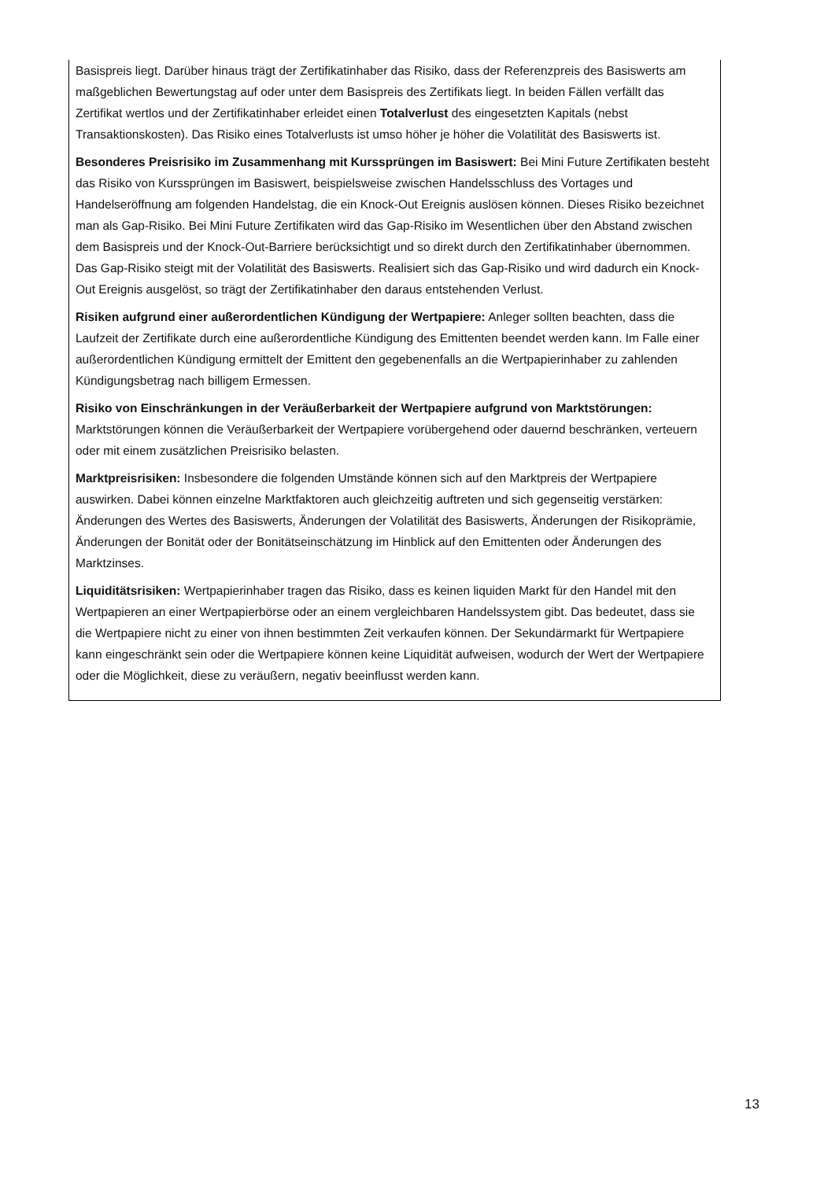Basispreis liegt. Darüber hinaus trägt der Zertifikatinhaber das Risiko, dass der Referenzpreis des Basiswerts am maßgeblichen Bewertungstag auf oder unter dem Basispreis des Zertifikats liegt. In beiden Fällen verfällt das Zertifikat wertlos und der Zertifikatinhaber erleidet einen Totalverlust des eingesetzten Kapitals (nebst Transaktionskosten). Das Risiko eines Totalverlusts ist umso höher je höher die Volatilität des Basiswerts ist.
Besonderes Preisrisiko im Zusammenhang mit Kurssprüngen im Basiswert: Bei Mini Future Zertifikaten besteht das Risiko von Kurssprüngen im Basiswert, beispielsweise zwischen Handelsschluss des Vortages und Handelseröffnung am folgenden Handelstag, die ein Knock-Out Ereignis auslösen können. Dieses Risiko bezeichnet man als Gap-Risiko. Bei Mini Future Zertifikaten wird das Gap-Risiko im Wesentlichen über den Abstand zwischen dem Basispreis und der Knock-Out-Barriere berücksichtigt und so direkt durch den Zertifikatinhaber übernommen. Das Gap-Risiko steigt mit der Volatilität des Basiswerts. Realisiert sich das Gap-Risiko und wird dadurch ein Knock-Out Ereignis ausgelöst, so trägt der Zertifikatinhaber den daraus entstehenden Verlust.
Risiken aufgrund einer außerordentlichen Kündigung der Wertpapiere: Anleger sollten beachten, dass die Laufzeit der Zertifikate durch eine außerordentliche Kündigung des Emittenten beendet werden kann. Im Falle einer außerordentlichen Kündigung ermittelt der Emittent den gegebenenfalls an die Wertpapierinhaber zu zahlenden Kündigungsbetrag nach billigem Ermessen.
Risiko von Einschränkungen in der Veräußerbarkeit der Wertpapiere aufgrund von Marktstörungen: Marktstörungen können die Veräußerbarkeit der Wertpapiere vorübergehend oder dauernd beschränken, verteuern oder mit einem zusätzlichen Preisrisiko belasten.
Marktpreisrisiken: Insbesondere die folgenden Umstände können sich auf den Marktpreis der Wertpapiere auswirken. Dabei können einzelne Marktfaktoren auch gleichzeitig auftreten und sich gegenseitig verstärken: Änderungen des Wertes des Basiswerts, Änderungen der Volatilität des Basiswerts, Änderungen der Risikoprämie, Änderungen der Bonität oder der Bonitätseinschätzung im Hinblick auf den Emittenten oder Änderungen des Marktzinses.
Liquiditätsrisiken: Wertpapierinhaber tragen das Risiko, dass es keinen liquiden Markt für den Handel mit den Wertpapieren an einer Wertpapierbörse oder an einem vergleichbaren Handelssystem gibt. Das bedeutet, dass sie die Wertpapiere nicht zu einer von ihnen bestimmten Zeit verkaufen können. Der Sekundärmarkt für Wertpapiere kann eingeschränkt sein oder die Wertpapiere können keine Liquidität aufweisen, wodurch der Wert der Wertpapiere oder die Möglichkeit, diese zu veräußern, negativ beeinflusst werden kann.
13